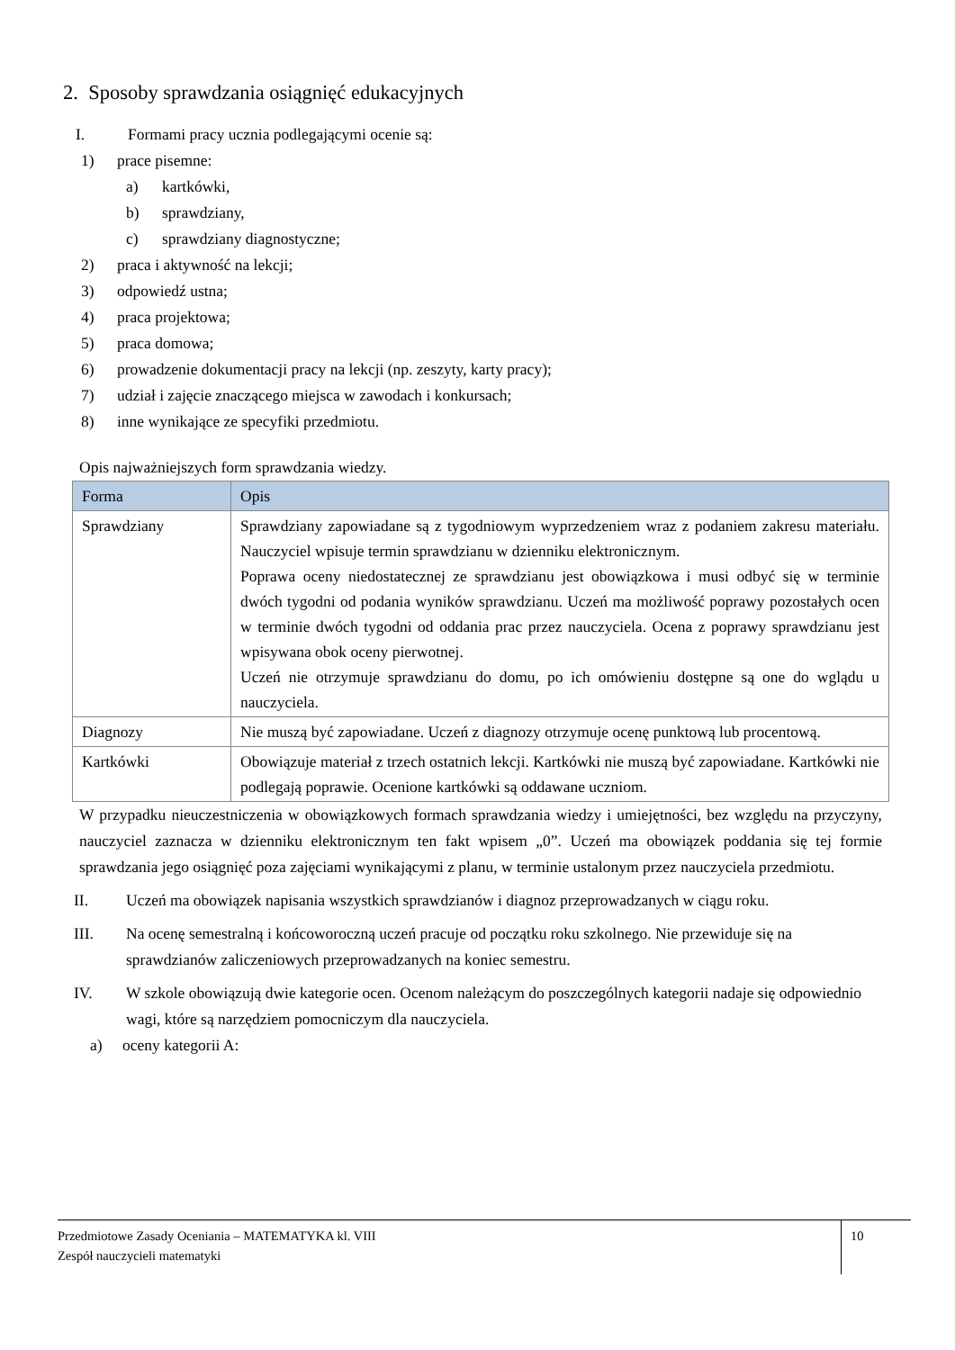2. Sposoby sprawdzania osiągnięć edukacyjnych
I. Formami pracy ucznia podlegającymi ocenie są:
1) prace pisemne:
a) kartkówki,
b) sprawdziany,
c) sprawdziany diagnostyczne;
2) praca i aktywność na lekcji;
3) odpowiedź ustna;
4) praca projektowa;
5) praca domowa;
6) prowadzenie dokumentacji pracy na lekcji (np. zeszyty, karty pracy);
7) udział i zajęcie znaczącego miejsca w zawodach i konkursach;
8) inne wynikające ze specyfiki przedmiotu.
Opis najważniejszych form sprawdzania wiedzy.
| Forma | Opis |
| --- | --- |
| Sprawdziany | Sprawdziany zapowiadane są z tygodniowym wyprzedzeniem wraz z podaniem zakresu materiału. Nauczyciel wpisuje termin sprawdzianu w dzienniku elektronicznym. Poprawa oceny niedostatecznej ze sprawdzianu jest obowiązkowa i musi odbyć się w terminie dwóch tygodni od podania wyników sprawdzianu. Uczeń ma możliwość poprawy pozostałych ocen w terminie dwóch tygodni od oddania prac przez nauczyciela. Ocena z poprawy sprawdzianu jest wpisywana obok oceny pierwotnej. Uczeń nie otrzymuje sprawdzianu do domu, po ich omówieniu dostępne są one do wglądu u nauczyciela. |
| Diagnozy | Nie muszą być zapowiadane. Uczeń z diagnozy otrzymuje ocenę punktową lub procentową. |
| Kartkówki | Obowiązuje materiał z trzech ostatnich lekcji. Kartkówki nie muszą być zapowiadane. Kartkówki nie podlegają poprawie. Ocenione kartkówki są oddawane uczniom. |
W przypadku nieuczestniczenia w obowiązkowych formach sprawdzania wiedzy i umiejętności, bez względu na przyczyny, nauczyciel zaznacza w dzienniku elektronicznym ten fakt wpisem „0”. Uczeń ma obowiązek poddania się tej formie sprawdzania jego osiągnięć poza zajęciami wynikającymi z planu, w terminie ustalonym przez nauczyciela przedmiotu.
II. Uczeń ma obowiązek napisania wszystkich sprawdzianów i diagnoz przeprowadzanych w ciągu roku.
III. Na ocenę semestralną i końcoworoczną uczeń pracuje od początku roku szkolnego. Nie przewiduje się na sprawdzianów zaliczeniowych przeprowadzanych na koniec semestru.
IV. W szkole obowiązują dwie kategorie ocen. Ocenom należącym do poszczególnych kategorii nadaje się odpowiednio wagi, które są narzędziem pomocniczym dla nauczyciela.
a) oceny kategorii A:
Przedmiotowe Zasady Oceniania – MATEMATYKA kl. VIII
Zespół nauczycieli matematyki
10